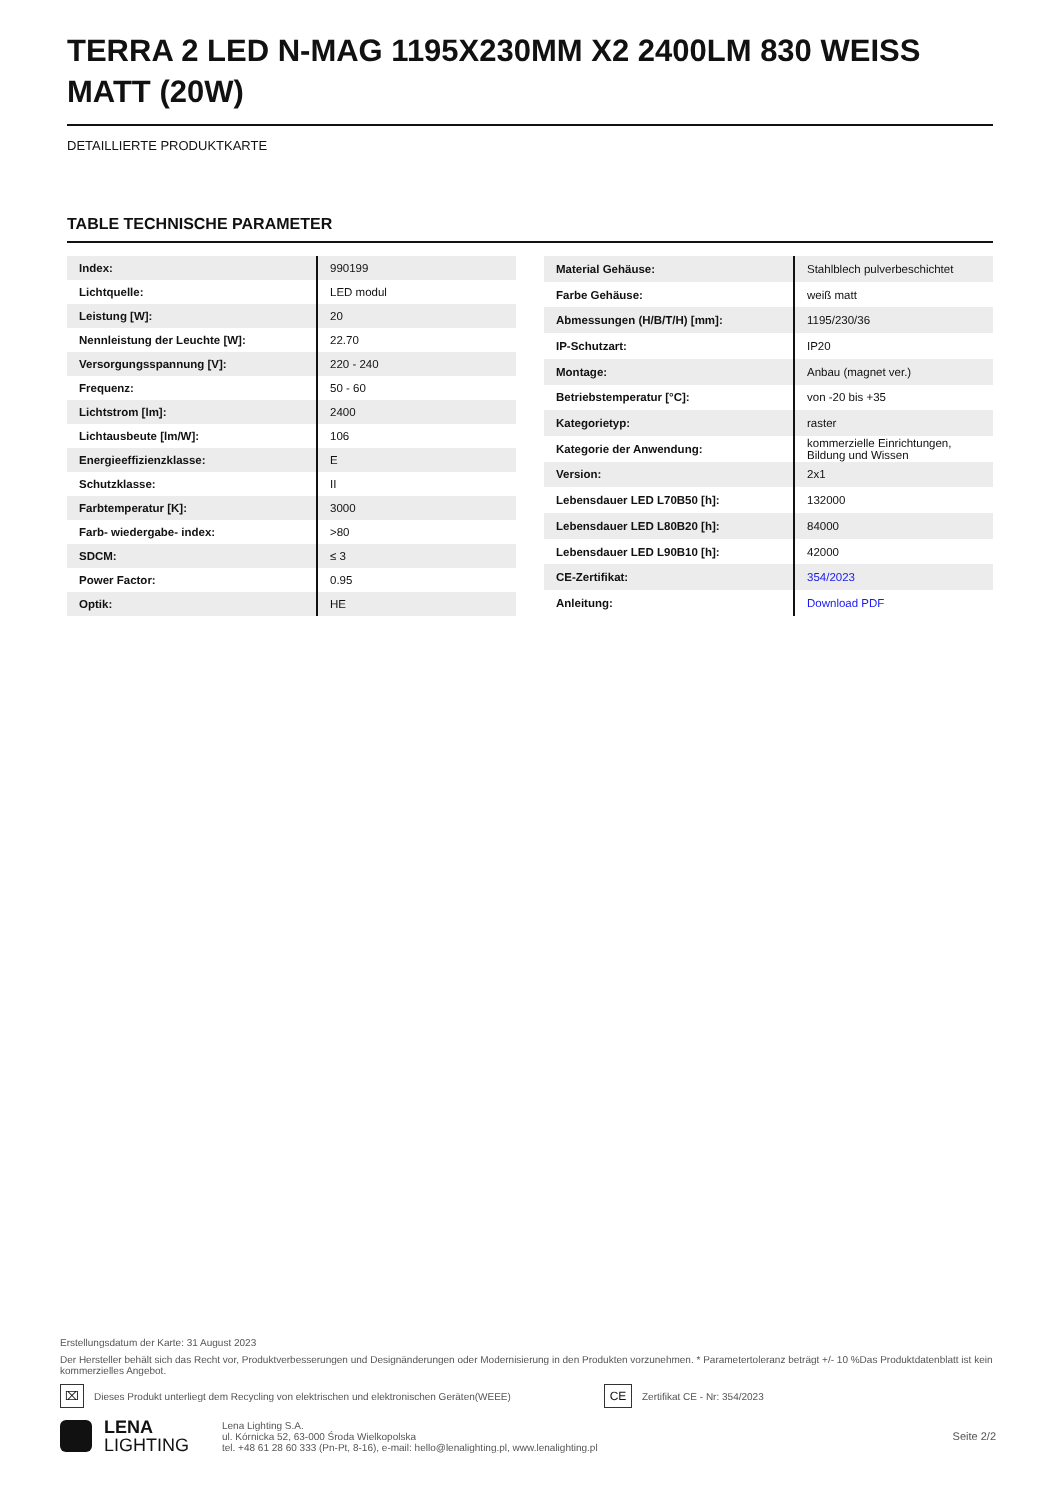TERRA 2 LED N-MAG 1195X230MM X2 2400LM 830 WEISS MATT (20W)
DETAILLIERTE PRODUKTKARTE
TABLE TECHNISCHE PARAMETER
| Index: | 990199 |
| Lichtquelle: | LED modul |
| Leistung [W]: | 20 |
| Nennleistung der Leuchte [W]: | 22.70 |
| Versorgungsspannung [V]: | 220 - 240 |
| Frequenz: | 50 - 60 |
| Lichtstrom [lm]: | 2400 |
| Lichtausbeute [lm/W]: | 106 |
| Energieeffizienzklasse: | E |
| Schutzklasse: | II |
| Farbtemperatur [K]: | 3000 |
| Farb- wiedergabe- index: | >80 |
| SDCM: | ≤ 3 |
| Power Factor: | 0.95 |
| Optik: | HE |
| Material Gehäuse: | Stahlblech pulverbeschichtet |
| Farbe Gehäuse: | weiß matt |
| Abmessungen (H/B/T/H) [mm]: | 1195/230/36 |
| IP-Schutzart: | IP20 |
| Montage: | Anbau (magnet ver.) |
| Betriebstemperatur [°C]: | von -20 bis +35 |
| Kategorietyp: | raster |
| Kategorie der Anwendung: | kommerzielle Einrichtungen, Bildung und Wissen |
| Version: | 2x1 |
| Lebensdauer LED L70B50 [h]: | 132000 |
| Lebensdauer LED L80B20 [h]: | 84000 |
| Lebensdauer LED L90B10 [h]: | 42000 |
| CE-Zertifikat: | 354/2023 |
| Anleitung: | Download PDF |
Erstellungsdatum der Karte: 31 August 2023
Der Hersteller behält sich das Recht vor, Produktverbesserungen und Designänderungen oder Modernisierung in den Produkten vorzunehmen. * Parametertoleranz beträgt +/- 10 %Das Produktdatenblatt ist kein kommerzielles Angebot.
⌧
Dieses Produkt unterliegt dem Recycling von elektrischen und elektronischen Geräten(WEEE)
CE
Zertifikat CE - Nr: 354/2023
LENA
LIGHTING
Lena Lighting S.A.
ul. Kórnicka 52, 63-000 Środa Wielkopolska
tel. +48 61 28 60 333 (Pn-Pt, 8-16), e-mail: hello@lenalighting.pl, www.lenalighting.pl
Seite 2/2